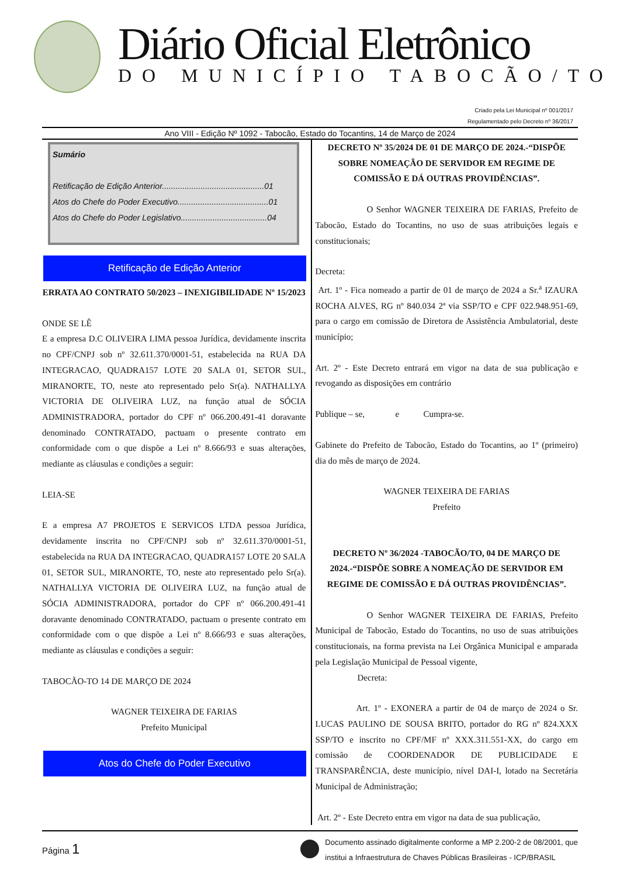Diário Oficial Eletrônico
DO MUNICÍPIO TABOCÃO/TO
Criado pela Lei Municipal nº 001/2017
Regulamentado pelo Decreto nº 36/2017
Ano VIII - Edição Nº 1092 - Tabocão, Estado do Tocantins, 14 de Março de 2024
Sumário
Retificação de Edição Anterior.............................................01
Atos do Chefe do Poder Executivo........................................01
Atos do Chefe do Poder Legislativo......................................04
Retificação de Edição Anterior
ERRATA AO CONTRATO 50/2023 – INEXIGIBILIDADE Nº 15/2023
ONDE SE LÊ
E a empresa D.C OLIVEIRA LIMA pessoa Jurídica, devidamente inscrita no CPF/CNPJ sob nº 32.611.370/0001-51, estabelecida na RUA DA INTEGRACAO, QUADRA157 LOTE 20 SALA 01, SETOR SUL, MIRANORTE, TO, neste ato representado pelo Sr(a). NATHALLYA VICTORIA DE OLIVEIRA LUZ, na função atual de SÓCIA ADMINISTRADORA, portador do CPF nº 066.200.491-41 doravante denominado CONTRATADO, pactuam o presente contrato em conformidade com o que dispõe a Lei nº 8.666/93 e suas alterações, mediante as cláusulas e condições a seguir:
LEIA-SE
E a empresa A7 PROJETOS E SERVICOS LTDA pessoa Jurídica, devidamente inscrita no CPF/CNPJ sob nº 32.611.370/0001-51, estabelecida na RUA DA INTEGRACAO, QUADRA157 LOTE 20 SALA 01, SETOR SUL, MIRANORTE, TO, neste ato representado pelo Sr(a). NATHALLYA VICTORIA DE OLIVEIRA LUZ, na função atual de SÓCIA ADMINISTRADORA, portador do CPF nº 066.200.491-41 doravante denominado CONTRATADO, pactuam o presente contrato em conformidade com o que dispõe a Lei nº 8.666/93 e suas alterações, mediante as cláusulas e condições a seguir:
TABOCÃO-TO 14 DE MARÇO DE 2024
WAGNER TEIXEIRA DE FARIAS
Prefeito Municipal
Atos do Chefe do Poder Executivo
DECRETO Nº 35/2024 DE 01 DE MARÇO DE 2024.-“DISPÕE SOBRE NOMEAÇÃO DE SERVIDOR EM REGIME DE COMISSÃO E DÁ OUTRAS PROVIDÊNCIAS”.
O Senhor WAGNER TEIXEIRA DE FARIAS, Prefeito de Tabocão, Estado do Tocantins, no uso de suas atribuições legais e constitucionais;
Decreta:
Art. 1º - Fica nomeado a partir de 01 de março de 2024 a Sr.<sup>a</sup> IZAURA ROCHA ALVES, RG nº 840.034 2ª via SSP/TO e CPF 022.948.951-69, para o cargo em comissão de Diretora de Assistência Ambulatorial, deste município;
Art. 2º - Este Decreto entrará em vigor na data de sua publicação e revogando as disposições em contrário
Publique – se, e Cumpra-se.
Gabinete do Prefeito de Tabocão, Estado do Tocantins, ao 1º (primeiro) dia do mês de março de 2024.
WAGNER TEIXEIRA DE FARIAS
Prefeito
DECRETO Nº 36/2024 -TABOCÃO/TO, 04 DE MARÇO DE 2024.-“DISPÕE SOBRE A NOMEAÇÃO DE SERVIDOR EM REGIME DE COMISSÃO E DÁ OUTRAS PROVIDÊNCIAS”.
O Senhor WAGNER TEIXEIRA DE FARIAS, Prefeito Municipal de Tabocão, Estado do Tocantins, no uso de suas atribuições constitucionais, na forma prevista na Lei Orgânica Municipal e amparada pela Legislação Municipal de Pessoal vigente,
Decreta:
Art. 1º - EXONERA a partir de 04 de março de 2024 o Sr. LUCAS PAULINO DE SOUSA BRITO, portador do RG nº 824.XXX SSP/TO e inscrito no CPF/MF nº XXX.311.551-XX, do cargo em comissão de COORDENADOR DE PUBLICIDADE E TRANSPARÊNCIA, deste município, nível DAI-I, lotado na Secretária Municipal de Administração;
Art. 2º - Este Decreto entra em vigor na data de sua publicação,
Página 1
Documento assinado digitalmente conforme a MP 2.200-2 de 08/2001, que
institui a Infraestrutura de Chaves Públicas Brasileiras - ICP/BRASIL